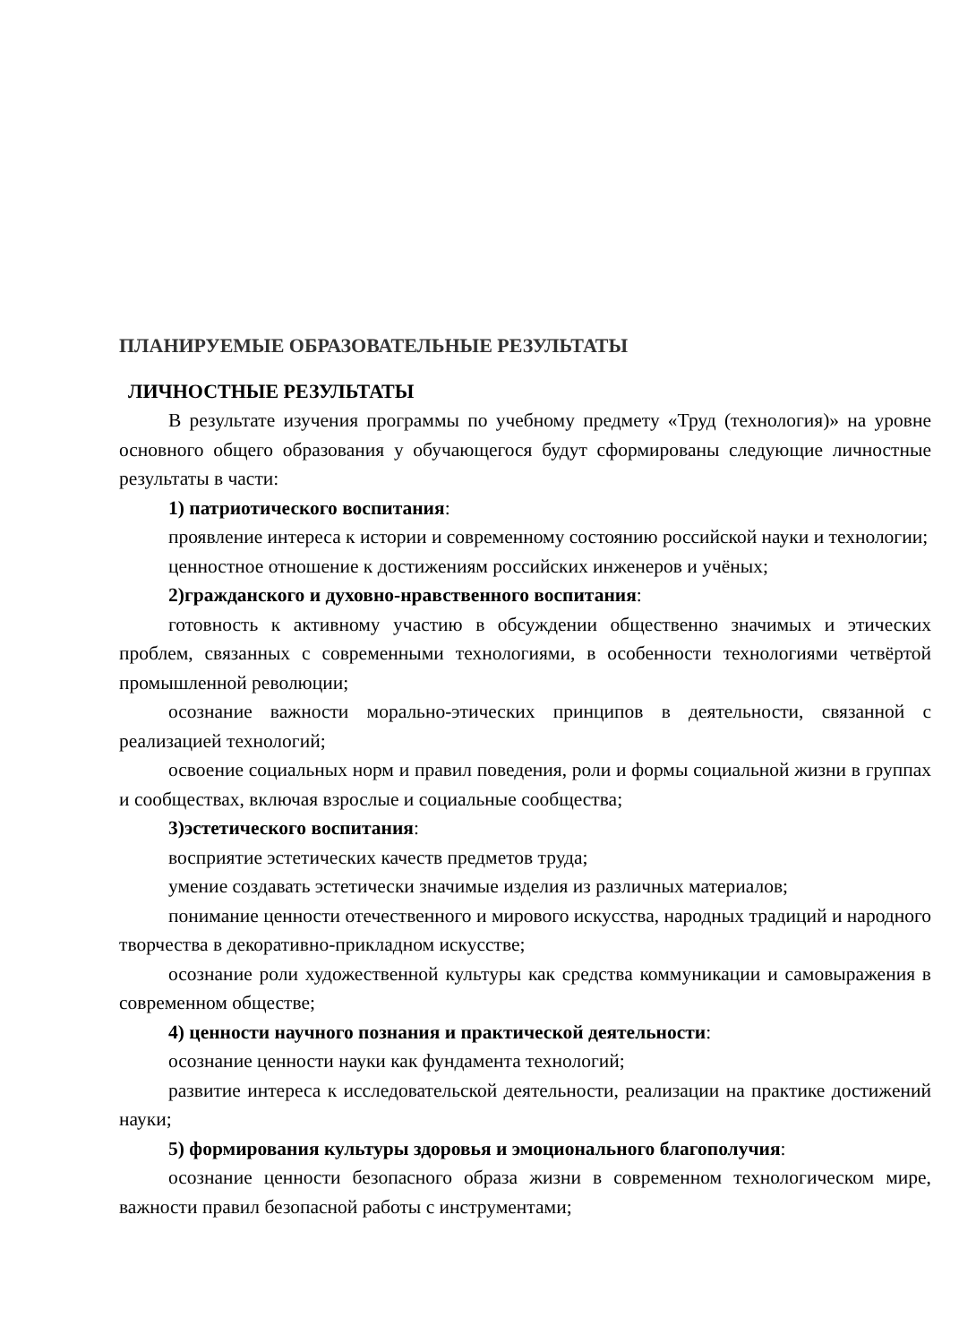ПЛАНИРУЕМЫЕ ОБРАЗОВАТЕЛЬНЫЕ РЕЗУЛЬТАТЫ
ЛИЧНОСТНЫЕ РЕЗУЛЬТАТЫ
В результате изучения программы по учебному предмету «Труд (технология)» на уровне основного общего образования у обучающегося будут сформированы следующие личностные результаты в части:
1) патриотического воспитания:
проявление интереса к истории и современному состоянию российской науки и технологии;
ценностное отношение к достижениям российских инженеров и учёных;
2)гражданского и духовно-нравственного воспитания:
готовность к активному участию в обсуждении общественно значимых и этических проблем, связанных с современными технологиями, в особенности технологиями четвёртой промышленной революции;
осознание важности морально-этических принципов в деятельности, связанной с реализацией технологий;
освоение социальных норм и правил поведения, роли и формы социальной жизни в группах и сообществах, включая взрослые и социальные сообщества;
3)эстетического воспитания:
восприятие эстетических качеств предметов труда;
умение создавать эстетически значимые изделия из различных материалов;
понимание ценности отечественного и мирового искусства, народных традиций и народного творчества в декоративно-прикладном искусстве;
осознание роли художественной культуры как средства коммуникации и самовыражения в современном обществе;
4) ценности научного познания и практической деятельности:
осознание ценности науки как фундамента технологий;
развитие интереса к исследовательской деятельности, реализации на практике достижений науки;
5) формирования культуры здоровья и эмоционального благополучия:
осознание ценности безопасного образа жизни в современном технологическом мире, важности правил безопасной работы с инструментами;